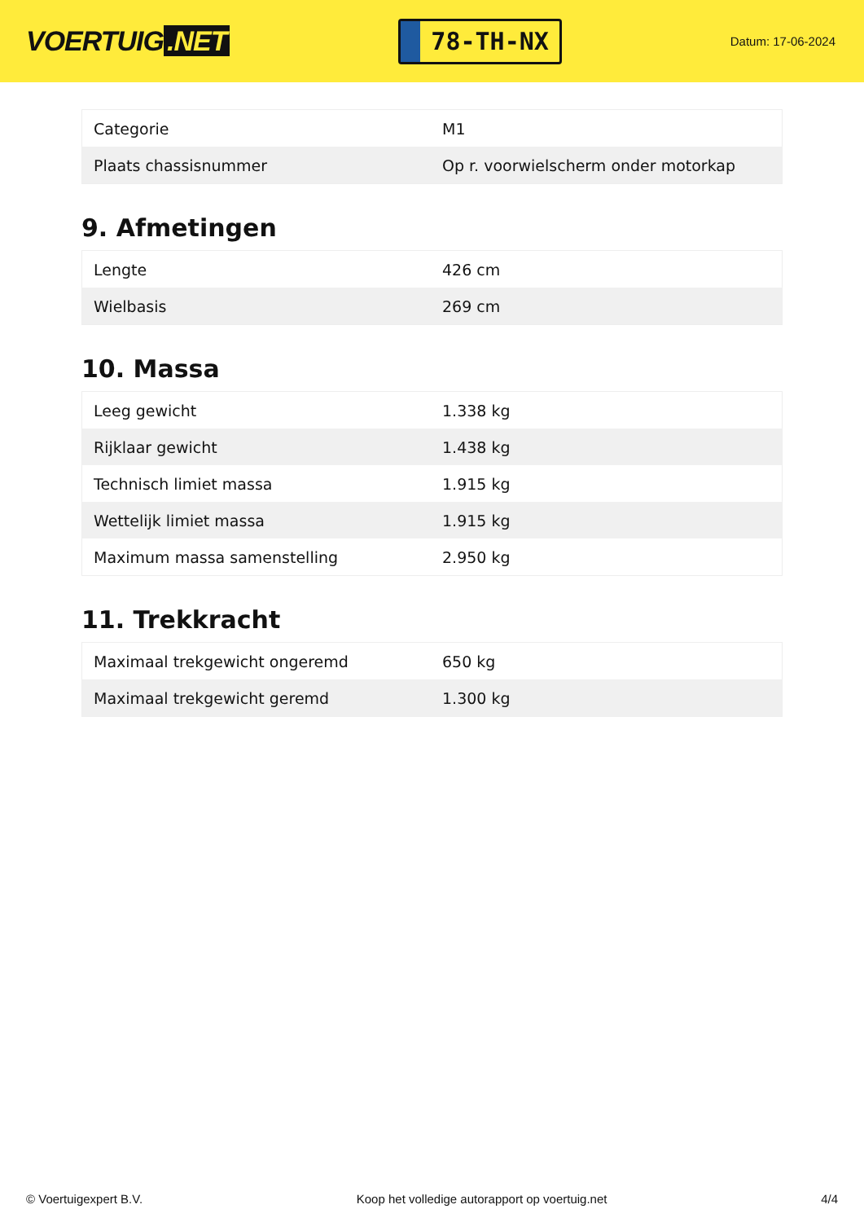VOERTUIG.NET
78-TH-NX
Datum: 17-06-2024
| Categorie | M1 |
| Plaats chassisnummer | Op r. voorwielscherm onder motorkap |
9. Afmetingen
| Lengte | 426 cm |
| Wielbasis | 269 cm |
10. Massa
| Leeg gewicht | 1.338 kg |
| Rijklaar gewicht | 1.438 kg |
| Technisch limiet massa | 1.915 kg |
| Wettelijk limiet massa | 1.915 kg |
| Maximum massa samenstelling | 2.950 kg |
11. Trekkracht
| Maximaal trekgewicht ongeremd | 650 kg |
| Maximaal trekgewicht geremd | 1.300 kg |
© Voertuigexpert B.V. Koop het volledige autorapport op voertuig.net 4/4